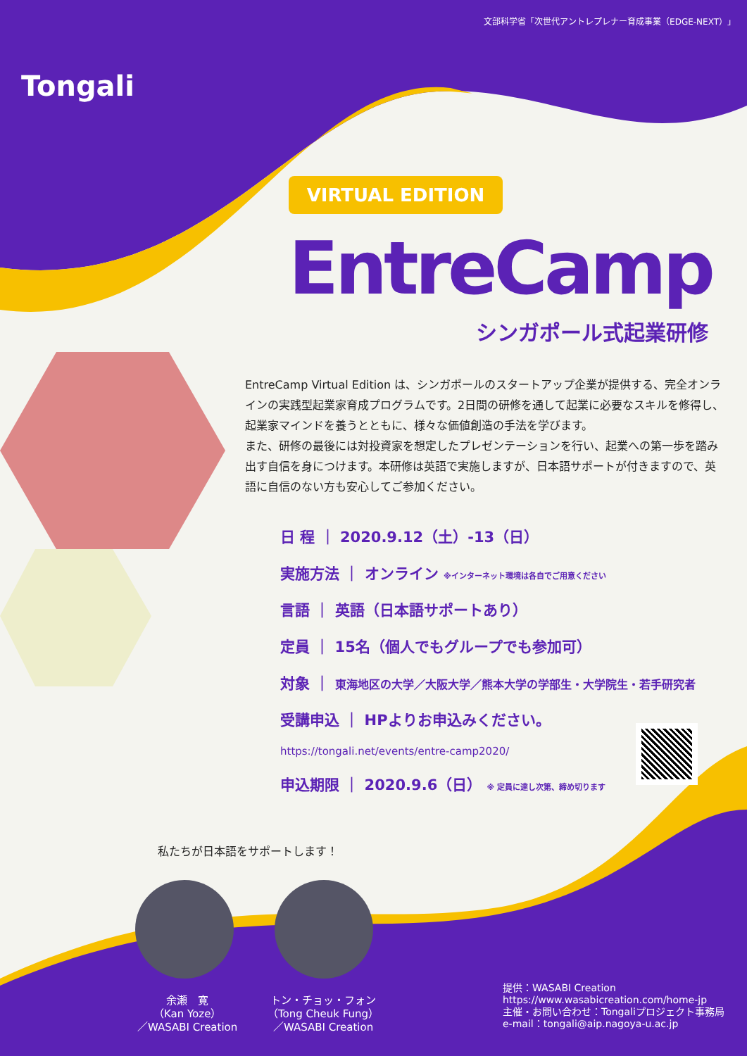文部科学省「次世代アントレプレナー育成事業（EDGE-NEXT）」
Tongali
VIRTUAL EDITION
EntreCamp
シンガポール式起業研修
EntreCamp Virtual Edition は、シンガポールのスタートアップ企業が提供する、完全オンラインの実践型起業家育成プログラムです。2日間の研修を通して起業に必要なスキルを修得し、起業家マインドを養うとともに、様々な価値創造の手法を学びます。
また、研修の最後には対投資家を想定したプレゼンテーションを行い、起業への第一歩を踏み出す自信を身につけます。本研修は英語で実施しますが、日本語サポートが付きますので、英語に自信のない方も安心してご参加ください。
日 程 ｜ 2020.9.12（土）-13（日）
実施方法 ｜ オンライン ※インターネット環境は各自でご用意ください
言語 ｜ 英語（日本語サポートあり）
定員 ｜ 15名（個人でもグループでも参加可）
対象 ｜ 東海地区の大学／大阪大学／熊本大学の学部生・大学院生・若手研究者
受講申込 ｜ HPよりお申込みください。
https://tongali.net/events/entre-camp2020/
申込期限 ｜ 2020.9.6（日） ※ 定員に達し次第、締め切ります
私たちが日本語をサポートします！
余瀬　寛
（Kan Yoze）
／WASABI Creation
トン・チョッ・フォン
（Tong Cheuk Fung）
／WASABI Creation
提供：WASABI Creation
https://www.wasabicreation.com/home-jp
主催・お問い合わせ：Tongaliプロジェクト事務局
e-mail：tongali@aip.nagoya-u.ac.jp